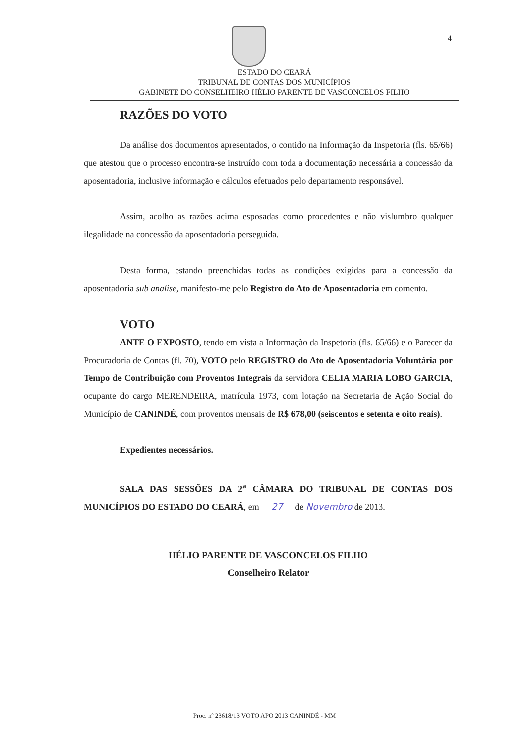4
ESTADO DO CEARÁ
TRIBUNAL DE CONTAS DOS MUNICÍPIOS
GABINETE DO CONSELHEIRO HÉLIO PARENTE DE VASCONCELOS FILHO
RAZÕES DO VOTO
Da análise dos documentos apresentados, o contido na Informação da Inspetoria (fls. 65/66) que atestou que o processo encontra-se instruído com toda a documentação necessária a concessão da aposentadoria, inclusive informação e cálculos efetuados pelo departamento responsável.
Assim, acolho as razões acima esposadas como procedentes e não vislumbro qualquer ilegalidade na concessão da aposentadoria perseguida.
Desta forma, estando preenchidas todas as condições exigidas para a concessão da aposentadoria sub analise, manifesto-me pelo Registro do Ato de Aposentadoria em comento.
VOTO
ANTE O EXPOSTO, tendo em vista a Informação da Inspetoria (fls. 65/66) e o Parecer da Procuradoria de Contas (fl. 70), VOTO pelo REGISTRO do Ato de Aposentadoria Voluntária por Tempo de Contribuição com Proventos Integrais da servidora CELIA MARIA LOBO GARCIA, ocupante do cargo MERENDEIRA, matrícula 1973, com lotação na Secretaria de Ação Social do Município de CANINDÉ, com proventos mensais de R$ 678,00 (seiscentos e setenta e oito reais).
Expedientes necessários.
SALA DAS SESSÕES DA 2<sup>a</sup> CÂMARA DO TRIBUNAL DE CONTAS DOS MUNICÍPIOS DO ESTADO DO CEARÁ, em 27 de Novembro de 2013.
HÉLIO PARENTE DE VASCONCELOS FILHO
Conselheiro Relator
Proc. nº 23618/13 VOTO APO 2013 CANINDÉ - MM